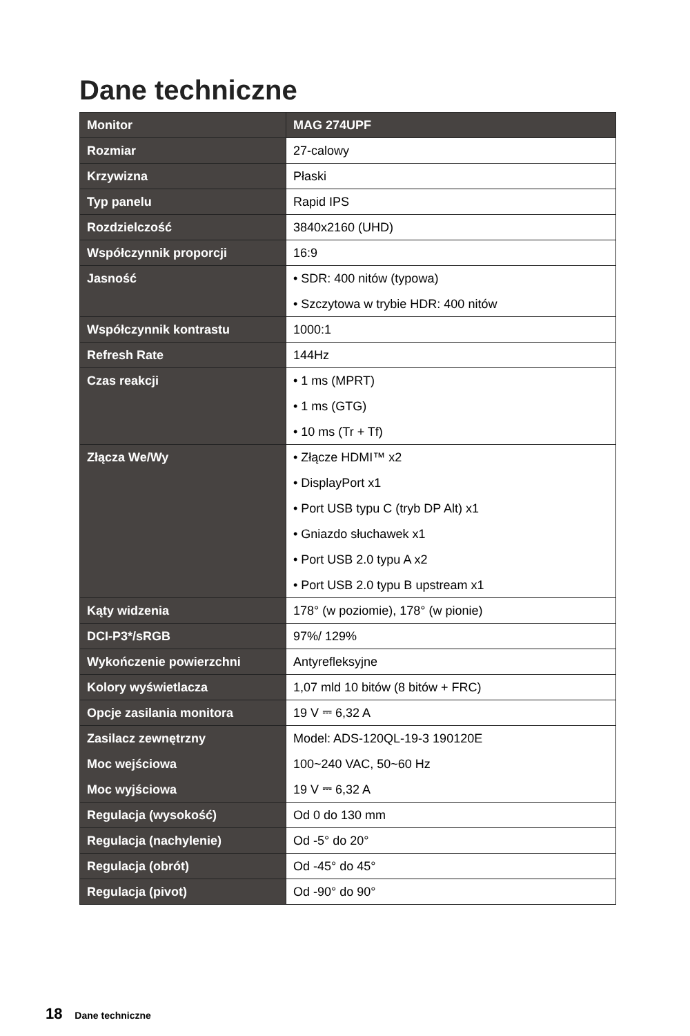Dane techniczne
| Monitor | MAG 274UPF |
| Rozmiar | 27-calowy |
| Krzywizna | Płaski |
| Typ panelu | Rapid IPS |
| Rozdzielczość | 3840x2160 (UHD) |
| Współczynnik proporcji | 16:9 |
| Jasność | • SDR: 400 nitów (typowa) • Szczytowa w trybie HDR: 400 nitów |
| Współczynnik kontrastu | 1000:1 |
| Refresh Rate | 144Hz |
| Czas reakcji | • 1 ms (MPRT) • 1 ms (GTG) • 10 ms (Tr + Tf) |
| Złącza We/Wy | • Złącze HDMI™ x2 • DisplayPort x1 • Port USB typu C (tryb DP Alt) x1 • Gniazdo słuchawek x1 • Port USB 2.0 typu A x2 • Port USB 2.0 typu B upstream x1 |
| Kąty widzenia | 178° (w poziomie), 178° (w pionie) |
| DCI-P3*/sRGB | 97%/ 129% |
| Wykończenie powierzchni | Antyrefleksyjne |
| Kolory wyświetlacza | 1,07 mld 10 bitów (8 bitów + FRC) |
| Opcje zasilania monitora | 19 V ⎓ 6,32 A |
| Zasilacz zewnętrzny Moc wejściowa Moc wyjściowa | Model: ADS-120QL-19-3 190120E 100~240 VAC, 50~60 Hz 19 V ⎓ 6,32 A |
| Regulacja (wysokość) | Od 0 do 130 mm |
| Regulacja (nachylenie) | Od -5° do 20° |
| Regulacja (obrót) | Od -45° do 45° |
| Regulacja (pivot) | Od -90° do 90° |
18 Dane techniczne